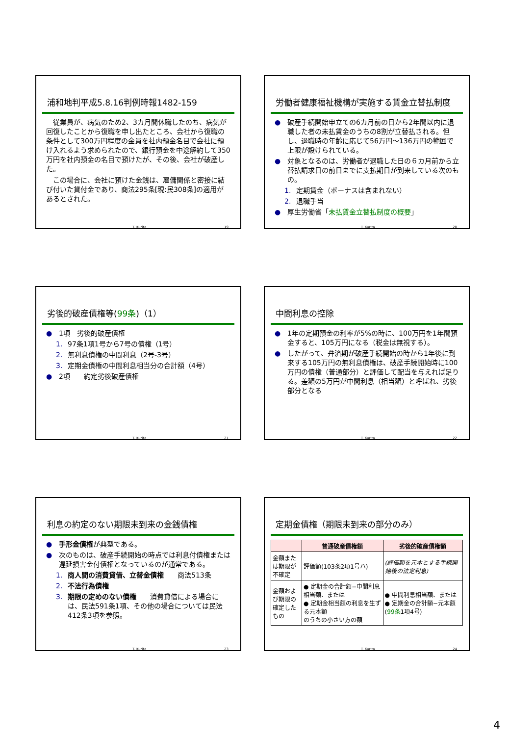浦和地判平成5.8.16判例時報1482-159
　従業員が、病気のため2、3カ月間休職したのち、病気が回復したことから復職を申し出たところ、会社から復職の条件として300万円程度の金員を社内預金名目で会社に預け入れるよう求められたので、銀行預金を中途解約して350万円を社内預金の名目で預けたが、その後、会社が破産した。
　この場合に、会社に預けた金銭は、雇傭関係と密接に結び付いた貸付金であり、商法295条[現:民308条]の適用があるとされた。
T. Kurita 19
労働者健康福祉機構が実施する賃金立替払制度
● 破産手続開始申立ての6カ月前の日から2年間以内に退職した者の未払賃金のうちの8割が立替払される。但し、退職時の年齢に応じて56万円～136万円の範囲で上限が設けられている。
● 対象となるのは、労働者が退職した日の６カ月前から立替払請求日の前日までに支払期日が到来している次のもの。
1. 定期賃金（ボーナスは含まれない）
2. 退職手当
● 厚生労働省「未払賃金立替払制度の概要」
T. Kurita 20
劣後的破産債権等(99条)（1）
● 1項　劣後的破産債権
1. 97条1項1号から7号の債権（1号）
2. 無利息債権の中間利息（2号-3号）
3. 定期金債権の中間利息相当分の合計額（4号）
● 2項　　約定劣後破産債権
T. Kurita 21
中間利息の控除
● 1年の定期預金の利率が5%の時に、100万円を1年間預金すると、105万円になる（税金は無視する）。
● したがって、弁済期が破産手続開始の時から1年後に到来する105万円の無利息債権は、破産手続開始時に100万円の債権（普通部分）と評価して配当を与えれば足りる。差額の5万円が中間利息（相当額）と呼ばれ、劣後部分となる
T. Kurita 22
利息の約定のない期限未到来の金銭債権
● 手形金債権が典型である。
● 次のものは、破産手続開始の時点では利息付債権または遅延損害金付債権となっているのが通常である。
1. 商人間の消費貸借、立替金債権　　商法513条
2. 不法行為債権
3. 期限の定めのない債権　　消費貸借による場合には、民法591条1項、その他の場合については民法412条3項を参照。
T. Kurita 23
定期金債権（期限未到来の部分のみ）
| | 普通破産債権額 | 劣後的破産債権額 |
| --- | --- | --- |
| 金額または期限が不確定 | 評価額(103条2項1号ハ) | (評価額を元本とする手続開始後の法定利息) |
| 金額および期限の確定したもの | ● 定期金の合計額−中間利息相当額、または ● 定期金相当額の利息を生ずる元本額 のうちの小さい方の額 | ● 中間利息相当額、または ● 定期金の合計額−元本額 ( 99条 1項4号) |
T. Kurita 24
4